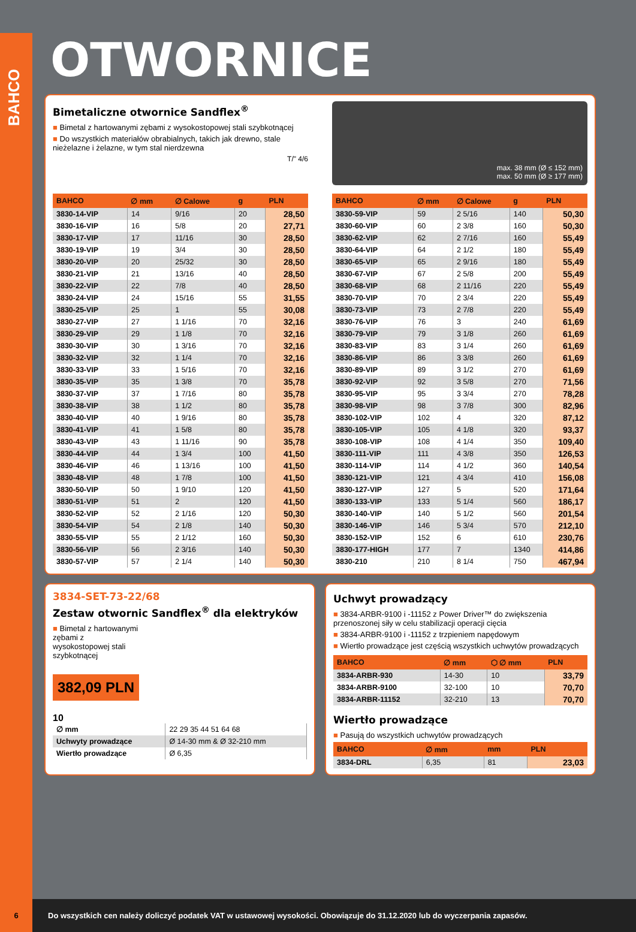BAHCO
OTWORNICE
Bimetaliczne otwornice Sandflex<sup>®</sup>
■ Bimetal z hartowanymi zębami z wysokostopowej stali szybkotnącej
■ Do wszystkich materiałów obrabialnych, takich jak drewno, stale nieżelazne i żelazne, w tym stal nierdzewna
T/" 4/6
max. 38 mm (Ø ≤ 152 mm)
max. 50 mm (Ø ≥ 177 mm)
| BAHCO | ∅ mm | ∅ Calowe | g | PLN |
| --- | --- | --- | --- | --- |
| 3830-14-VIP | 14 | 9/16 | 20 | 28,50 |
| 3830-16-VIP | 16 | 5/8 | 20 | 27,71 |
| 3830-17-VIP | 17 | 11/16 | 30 | 28,50 |
| 3830-19-VIP | 19 | 3/4 | 30 | 28,50 |
| 3830-20-VIP | 20 | 25/32 | 30 | 28,50 |
| 3830-21-VIP | 21 | 13/16 | 40 | 28,50 |
| 3830-22-VIP | 22 | 7/8 | 40 | 28,50 |
| 3830-24-VIP | 24 | 15/16 | 55 | 31,55 |
| 3830-25-VIP | 25 | 1 | 55 | 30,08 |
| 3830-27-VIP | 27 | 1 1/16 | 70 | 32,16 |
| 3830-29-VIP | 29 | 1 1/8 | 70 | 32,16 |
| 3830-30-VIP | 30 | 1 3/16 | 70 | 32,16 |
| 3830-32-VIP | 32 | 1 1/4 | 70 | 32,16 |
| 3830-33-VIP | 33 | 1 5/16 | 70 | 32,16 |
| 3830-35-VIP | 35 | 1 3/8 | 70 | 35,78 |
| 3830-37-VIP | 37 | 1 7/16 | 80 | 35,78 |
| 3830-38-VIP | 38 | 1 1/2 | 80 | 35,78 |
| 3830-40-VIP | 40 | 1 9/16 | 80 | 35,78 |
| 3830-41-VIP | 41 | 1 5/8 | 80 | 35,78 |
| 3830-43-VIP | 43 | 1 11/16 | 90 | 35,78 |
| 3830-44-VIP | 44 | 1 3/4 | 100 | 41,50 |
| 3830-46-VIP | 46 | 1 13/16 | 100 | 41,50 |
| 3830-48-VIP | 48 | 1 7/8 | 100 | 41,50 |
| 3830-50-VIP | 50 | 1 9/10 | 120 | 41,50 |
| 3830-51-VIP | 51 | 2 | 120 | 41,50 |
| 3830-52-VIP | 52 | 2 1/16 | 120 | 50,30 |
| 3830-54-VIP | 54 | 2 1/8 | 140 | 50,30 |
| 3830-55-VIP | 55 | 2 1/12 | 160 | 50,30 |
| 3830-56-VIP | 56 | 2 3/16 | 140 | 50,30 |
| 3830-57-VIP | 57 | 2 1/4 | 140 | 50,30 |
| BAHCO | ∅ mm | ∅ Calowe | g | PLN |
| --- | --- | --- | --- | --- |
| 3830-59-VIP | 59 | 2 5/16 | 140 | 50,30 |
| 3830-60-VIP | 60 | 2 3/8 | 160 | 50,30 |
| 3830-62-VIP | 62 | 2 7/16 | 160 | 55,49 |
| 3830-64-VIP | 64 | 2 1/2 | 180 | 55,49 |
| 3830-65-VIP | 65 | 2 9/16 | 180 | 55,49 |
| 3830-67-VIP | 67 | 2 5/8 | 200 | 55,49 |
| 3830-68-VIP | 68 | 2 11/16 | 220 | 55,49 |
| 3830-70-VIP | 70 | 2 3/4 | 220 | 55,49 |
| 3830-73-VIP | 73 | 2 7/8 | 220 | 55,49 |
| 3830-76-VIP | 76 | 3 | 240 | 61,69 |
| 3830-79-VIP | 79 | 3 1/8 | 260 | 61,69 |
| 3830-83-VIP | 83 | 3 1/4 | 260 | 61,69 |
| 3830-86-VIP | 86 | 3 3/8 | 260 | 61,69 |
| 3830-89-VIP | 89 | 3 1/2 | 270 | 61,69 |
| 3830-92-VIP | 92 | 3 5/8 | 270 | 71,56 |
| 3830-95-VIP | 95 | 3 3/4 | 270 | 78,28 |
| 3830-98-VIP | 98 | 3 7/8 | 300 | 82,96 |
| 3830-102-VIP | 102 | 4 | 320 | 87,12 |
| 3830-105-VIP | 105 | 4 1/8 | 320 | 93,37 |
| 3830-108-VIP | 108 | 4 1/4 | 350 | 109,40 |
| 3830-111-VIP | 111 | 4 3/8 | 350 | 126,53 |
| 3830-114-VIP | 114 | 4 1/2 | 360 | 140,54 |
| 3830-121-VIP | 121 | 4 3/4 | 410 | 156,08 |
| 3830-127-VIP | 127 | 5 | 520 | 171,64 |
| 3830-133-VIP | 133 | 5 1/4 | 560 | 186,17 |
| 3830-140-VIP | 140 | 5 1/2 | 560 | 201,54 |
| 3830-146-VIP | 146 | 5 3/4 | 570 | 212,10 |
| 3830-152-VIP | 152 | 6 | 610 | 230,76 |
| 3830-177-HIGH | 177 | 7 | 1340 | 414,86 |
| 3830-210 | 210 | 8 1/4 | 750 | 467,94 |
3834-SET-73-22/68
Zestaw otwornic Sandflex<sup>®</sup> dla elektryków
■ Bimetal z hartowanymi zębami z wysokostopowej stali szybkotnącej
382,09 PLN
10
| ∅ mm | 22 29 35 44 51 64 68 |
| Uchwyty prowadzące | Ø 14-30 mm & Ø 32-210 mm |
| Wiertło prowadzące | Ø 6,35 |
Uchwyt prowadzący
■ 3834-ARBR-9100 i -11152 z Power Driver™ do zwiększenia przenoszonej siły w celu stabilizacji operacji cięcia
■ 3834-ARBR-9100 i -11152 z trzpieniem napędowym
■ Wiertło prowadzące jest częścią wszystkich uchwytów prowadzących
| BAHCO | ∅ mm | ⬡ ∅ mm | PLN |
| --- | --- | --- | --- |
| 3834-ARBR-930 | 14-30 | 10 | 33,79 |
| 3834-ARBR-9100 | 32-100 | 10 | 70,70 |
| 3834-ARBR-11152 | 32-210 | 13 | 70,70 |
Wiertło prowadzące
■ Pasują do wszystkich uchwytów prowadzących
| BAHCO | ∅ mm | mm | PLN |
| --- | --- | --- | --- |
| 3834-DRL | 6,35 | 81 | 23,03 |
6 Do wszystkich cen należy doliczyć podatek VAT w ustawowej wysokości. Obowiązuje do 31.12.2020 lub do wyczerpania zapasów.